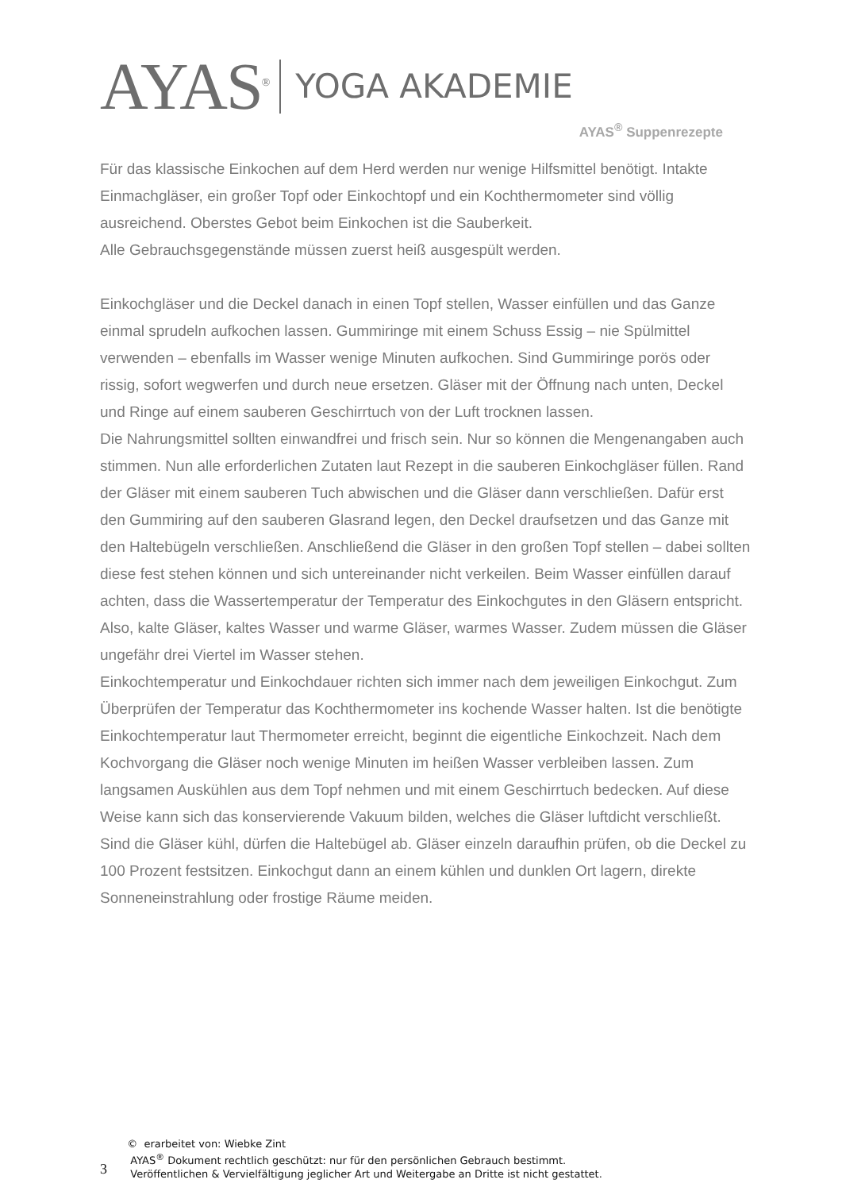AYAS<sup>®</sup> YOGA AKADEMIE
AYAS<sup>®</sup> Suppenrezepte
Für das klassische Einkochen auf dem Herd werden nur wenige Hilfsmittel benötigt. Intakte Einmachgläser, ein großer Topf oder Einkochtopf und ein Kochthermometer sind völlig ausreichend. Oberstes Gebot beim Einkochen ist die Sauberkeit.
Alle Gebrauchsgegenstände müssen zuerst heiß ausgespült werden.
Einkochgläser und die Deckel danach in einen Topf stellen, Wasser einfüllen und das Ganze einmal sprudeln aufkochen lassen. Gummiringe mit einem Schuss Essig – nie Spülmittel verwenden – ebenfalls im Wasser wenige Minuten aufkochen. Sind Gummiringe porös oder rissig, sofort wegwerfen und durch neue ersetzen. Gläser mit der Öffnung nach unten, Deckel und Ringe auf einem sauberen Geschirrtuch von der Luft trocknen lassen.
Die Nahrungsmittel sollten einwandfrei und frisch sein. Nur so können die Mengenangaben auch stimmen. Nun alle erforderlichen Zutaten laut Rezept in die sauberen Einkochgläser füllen. Rand der Gläser mit einem sauberen Tuch abwischen und die Gläser dann verschließen. Dafür erst den Gummiring auf den sauberen Glasrand legen, den Deckel draufsetzen und das Ganze mit den Haltebügeln verschließen. Anschließend die Gläser in den großen Topf stellen – dabei sollten diese fest stehen können und sich untereinander nicht verkeilen. Beim Wasser einfüllen darauf achten, dass die Wassertemperatur der Temperatur des Einkochgutes in den Gläsern entspricht. Also, kalte Gläser, kaltes Wasser und warme Gläser, warmes Wasser. Zudem müssen die Gläser ungefähr drei Viertel im Wasser stehen.
Einkochtemperatur und Einkochdauer richten sich immer nach dem jeweiligen Einkochgut. Zum Überprüfen der Temperatur das Kochthermometer ins kochende Wasser halten. Ist die benötigte Einkochtemperatur laut Thermometer erreicht, beginnt die eigentliche Einkochzeit. Nach dem Kochvorgang die Gläser noch wenige Minuten im heißen Wasser verbleiben lassen. Zum langsamen Auskühlen aus dem Topf nehmen und mit einem Geschirrtuch bedecken. Auf diese Weise kann sich das konservierende Vakuum bilden, welches die Gläser luftdicht verschließt. Sind die Gläser kühl, dürfen die Haltebügel ab. Gläser einzeln daraufhin prüfen, ob die Deckel zu 100 Prozent festsitzen. Einkochgut dann an einem kühlen und dunklen Ort lagern, direkte Sonneneinstrahlung oder frostige Räume meiden.
3
© erarbeitet von: Wiebke Zint
AYAS<sup>®</sup> Dokument rechtlich geschützt: nur für den persönlichen Gebrauch bestimmt.
Veröffentlichen & Vervielfältigung jeglicher Art und Weitergabe an Dritte ist nicht gestattet.